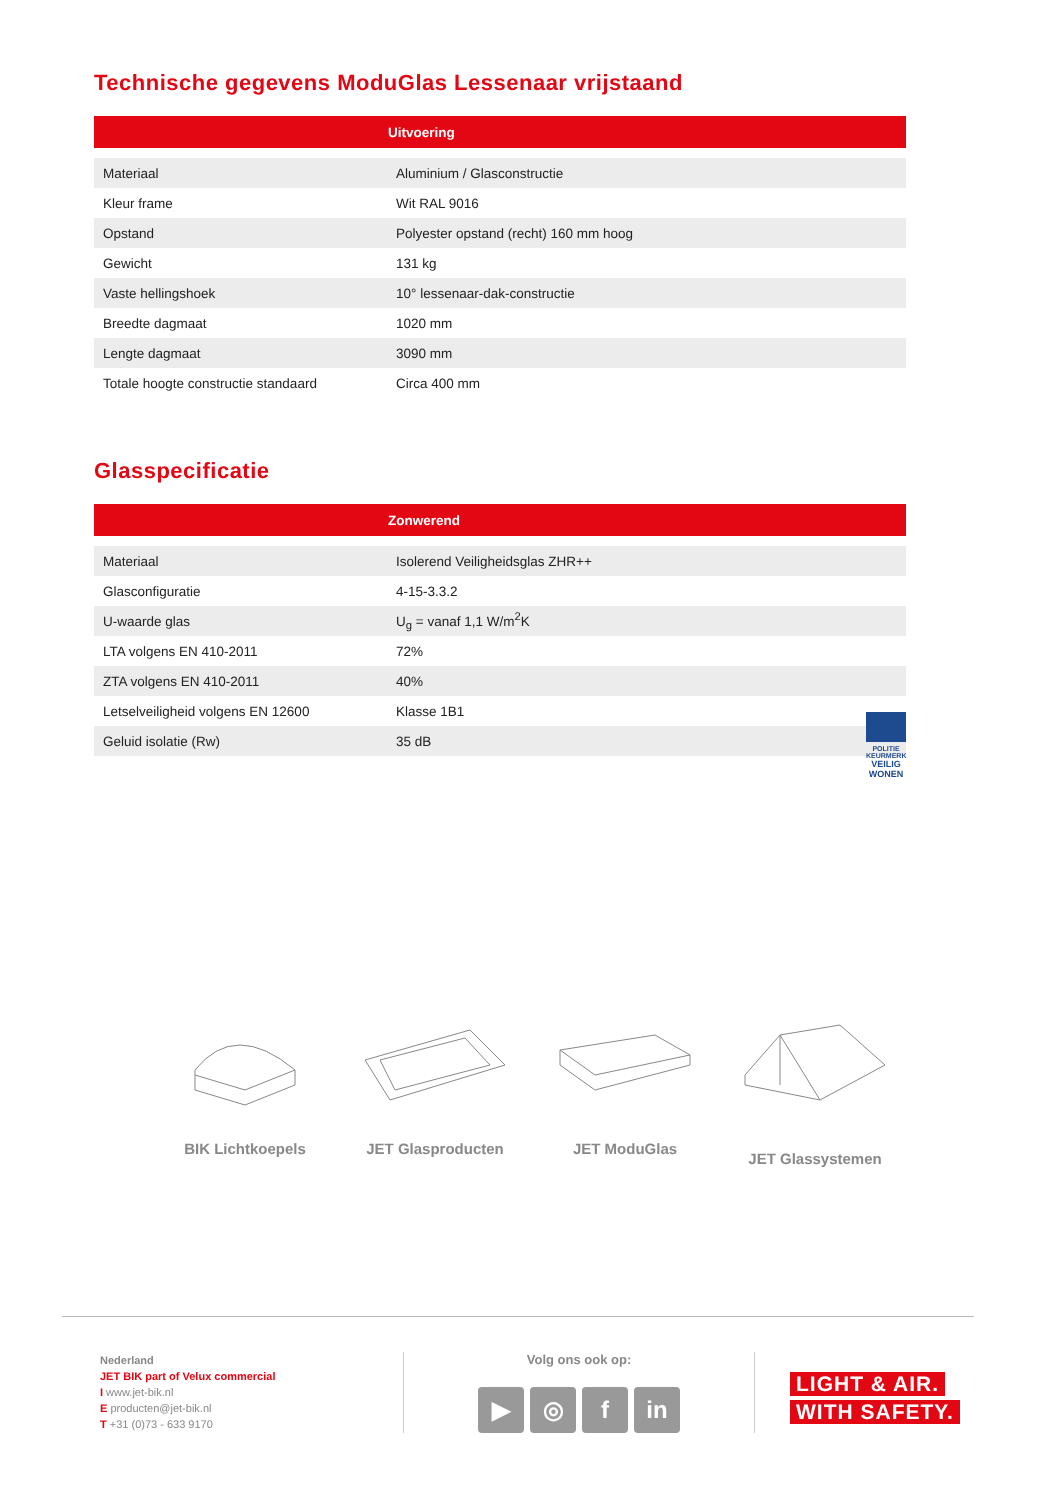Technische gegevens ModuGlas Lessenaar vrijstaand
| | Uitvoering |
| --- | --- |
| Materiaal | Aluminium / Glasconstructie |
| Kleur frame | Wit RAL 9016 |
| Opstand | Polyester opstand (recht) 160 mm hoog |
| Gewicht | 131 kg |
| Vaste hellingshoek | 10° lessenaar-dak-constructie |
| Breedte dagmaat | 1020 mm |
| Lengte dagmaat | 3090 mm |
| Totale hoogte constructie standaard | Circa 400 mm |
Glasspecificatie
| | Zonwerend |
| --- | --- |
| Materiaal | Isolerend Veiligheidsglas ZHR++ |
| Glasconfiguratie | 4-15-3.3.2 |
| U-waarde glas | U<sub>g</sub> = vanaf 1,1 W/m<sup>2</sup>K |
| LTA volgens EN 410-2011 | 72% |
| ZTA volgens EN 410-2011 | 40% |
| Letselveiligheid volgens EN 12600 | Klasse 1B1 |
| Geluid isolatie (Rw) | 35 dB |
POLITIE KEURMERK
VEILIG WONEN
BIK Lichtkoepels JET Glasproducten
JET ModuGlas JET Glassystemen
Nederland
JET BIK part of Velux commercial
I www.jet-bik.nl
E producten@jet-bik.nl
T +31 (0)73 - 633 9170
Volg ons ook op:
▶ ◎ f in
LIGHT & AIR.
WITH SAFETY.